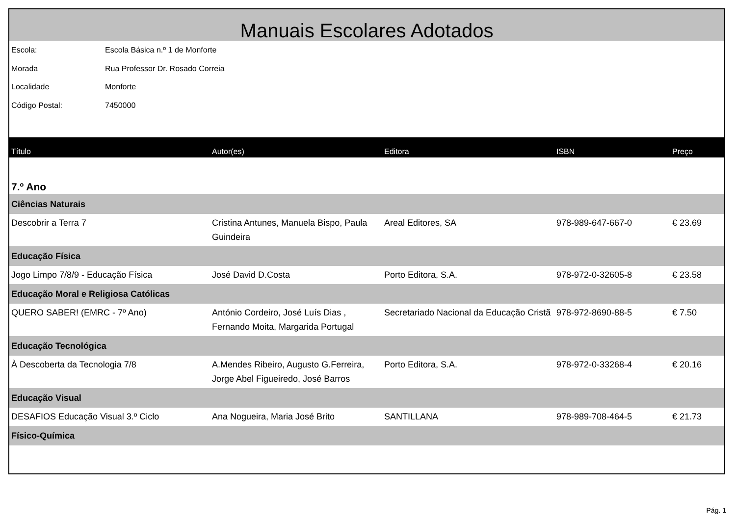Manuais Escolares Adotados
Escola: Escola Básica n.º 1 de Monforte
Morada Rua Professor Dr. Rosado Correia
Localidade Monforte
Código Postal: 7450000
| Título | Autor(es) | Editora | ISBN | Preço |
| --- | --- | --- | --- | --- |
| 7.º Ano | | | | |
| Ciências Naturais | | | | |
| Descobrir a Terra 7 | Cristina Antunes, Manuela Bispo, Paula Guindeira | Areal Editores, SA | 978-989-647-667-0 | € 23.69 |
| Educação Física | | | | |
| Jogo Limpo 7/8/9 - Educação Física | José David D.Costa | Porto Editora, S.A. | 978-972-0-32605-8 | € 23.58 |
| Educação Moral e Religiosa Católicas | | | | |
| QUERO SABER! (EMRC - 7º Ano) | António Cordeiro, José Luís Dias , Fernando Moita, Margarida Portugal | Secretariado Nacional da Educação Cristã | 978-972-8690-88-5 | € 7.50 |
| Educação Tecnológica | | | | |
| À Descoberta da Tecnologia 7/8 | A.Mendes Ribeiro, Augusto G.Ferreira, Jorge Abel Figueiredo, José Barros | Porto Editora, S.A. | 978-972-0-33268-4 | € 20.16 |
| Educação Visual | | | | |
| DESAFIOS Educação Visual 3.º Ciclo | Ana Nogueira, Maria José Brito | SANTILLANA | 978-989-708-464-5 | € 21.73 |
| Físico-Química | | | | |
Pág. 1